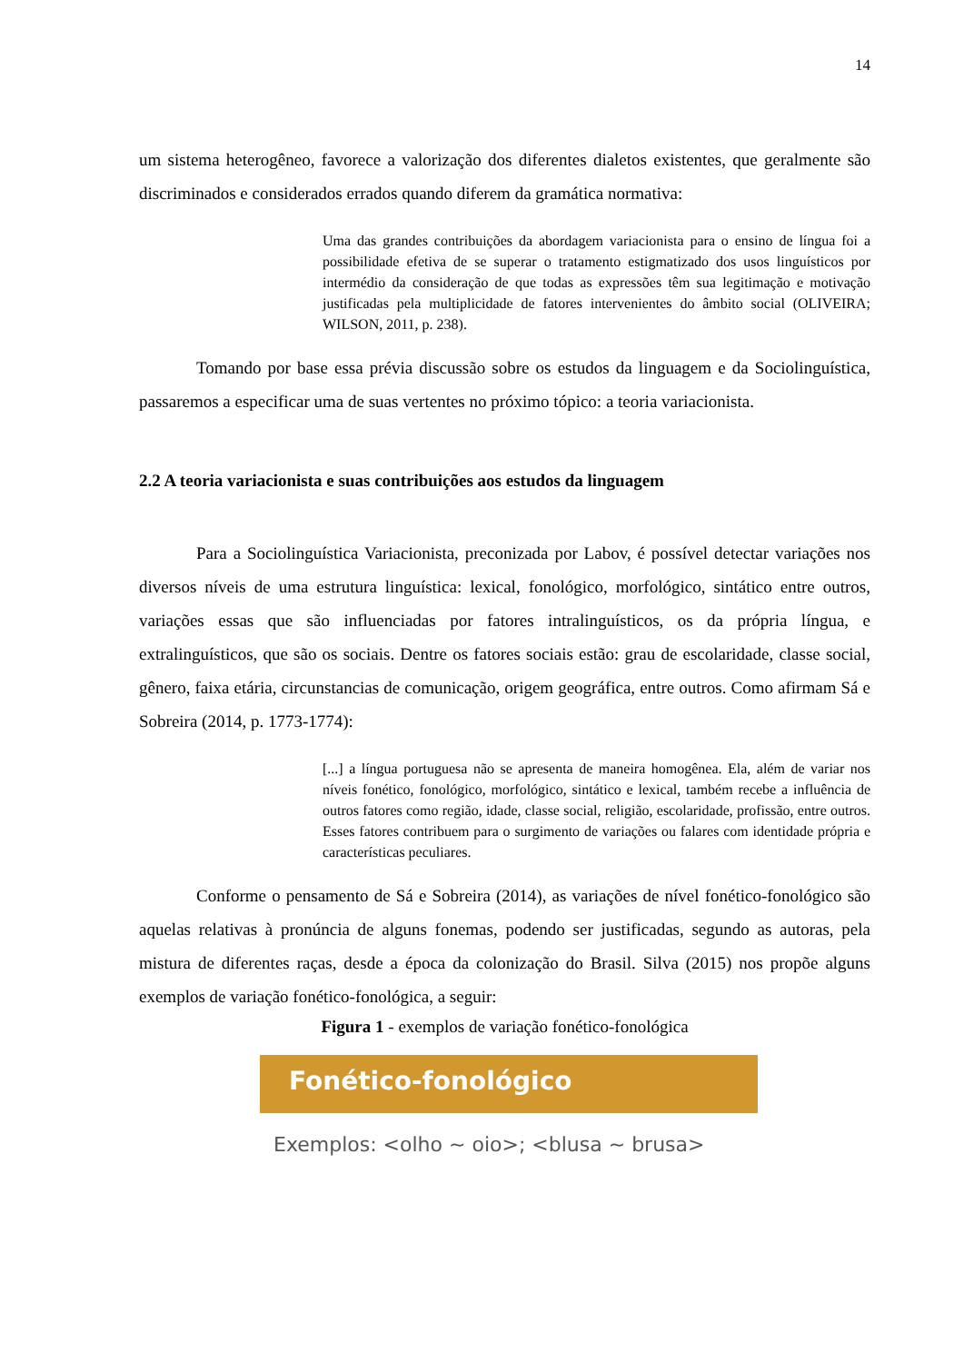14
um sistema heterogêneo, favorece a valorização dos diferentes dialetos existentes, que geralmente são discriminados e considerados errados quando diferem da gramática normativa:
Uma das grandes contribuições da abordagem variacionista para o ensino de língua foi a possibilidade efetiva de se superar o tratamento estigmatizado dos usos linguísticos por intermédio da consideração de que todas as expressões têm sua legitimação e motivação justificadas pela multiplicidade de fatores intervenientes do âmbito social (OLIVEIRA; WILSON, 2011, p. 238).
Tomando por base essa prévia discussão sobre os estudos da linguagem e da Sociolinguística, passaremos a especificar uma de suas vertentes no próximo tópico: a teoria variacionista.
2.2 A teoria variacionista e suas contribuições aos estudos da linguagem
Para a Sociolinguística Variacionista, preconizada por Labov, é possível detectar variações nos diversos níveis de uma estrutura linguística: lexical, fonológico, morfológico, sintático entre outros, variações essas que são influenciadas por fatores intralinguísticos, os da própria língua, e extralinguísticos, que são os sociais. Dentre os fatores sociais estão: grau de escolaridade, classe social, gênero, faixa etária, circunstancias de comunicação, origem geográfica, entre outros. Como afirmam Sá e Sobreira (2014, p. 1773-1774):
[...] a língua portuguesa não se apresenta de maneira homogênea. Ela, além de variar nos níveis fonético, fonológico, morfológico, sintático e lexical, também recebe a influência de outros fatores como região, idade, classe social, religião, escolaridade, profissão, entre outros. Esses fatores contribuem para o surgimento de variações ou falares com identidade própria e características peculiares.
Conforme o pensamento de Sá e Sobreira (2014), as variações de nível fonético-fonológico são aquelas relativas à pronúncia de alguns fonemas, podendo ser justificadas, segundo as autoras, pela mistura de diferentes raças, desde a época da colonização do Brasil. Silva (2015) nos propõe alguns exemplos de variação fonético-fonológica, a seguir:
Figura 1 - exemplos de variação fonético-fonológica
Fonético-fonológico
Exemplos: <olho ~ oio>; <blusa ~ brusa>